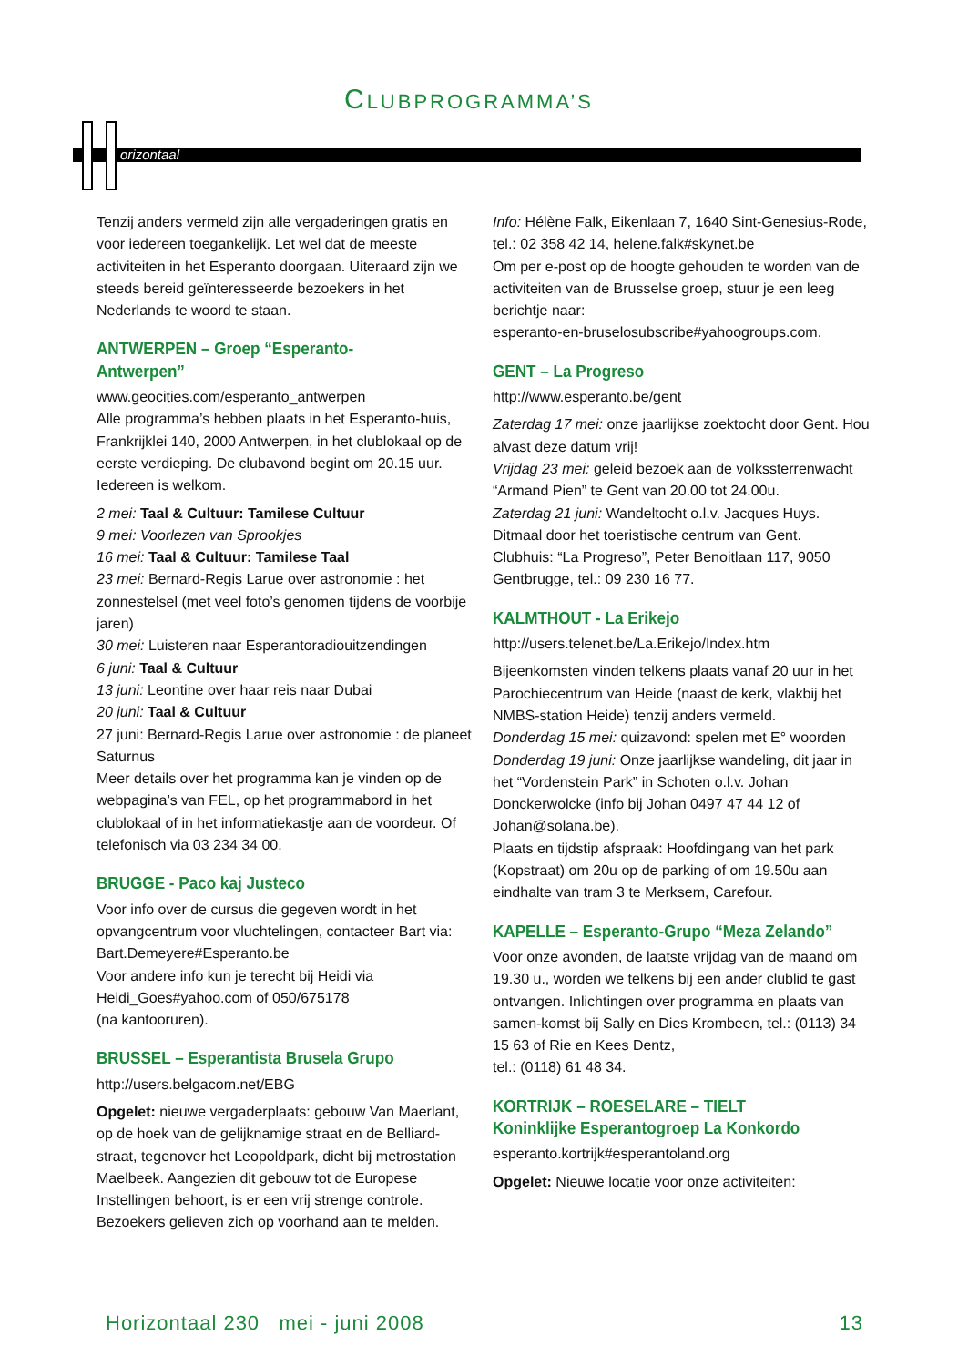CLUBPROGRAMMA’S
orizontaal
Tenzij anders vermeld zijn alle vergaderingen gratis en voor iedereen toegankelijk. Let wel dat de meeste activiteiten in het Esperanto doorgaan. Uiteraard zijn we steeds bereid geïnteresseerde bezoekers in het Nederlands te woord te staan.
ANTWERPEN – Groep “Esperanto-Antwerpen”
www.geocities.com/esperanto_antwerpen
Alle programma’s hebben plaats in het Esperanto-huis, Frankrijklei 140, 2000 Antwerpen, in het clublokaal op de eerste verdieping. De clubavond begint om 20.15 uur. Iedereen is welkom.
2 mei: Taal & Cultuur: Tamilese Cultuur
9 mei: Voorlezen van Sprookjes
16 mei: Taal & Cultuur: Tamilese Taal
23 mei: Bernard-Regis Larue over astronomie : het zonnestelsel (met veel foto’s genomen tijdens de voorbije jaren)
30 mei: Luisteren naar Esperantoradiouitzendingen
6 juni: Taal & Cultuur
13 juni: Leontine over haar reis naar Dubai
20 juni: Taal & Cultuur
27 juni: Bernard-Regis Larue over astronomie : de planeet Saturnus
Meer details over het programma kan je vinden op de webpagina’s van FEL, op het programmabord in het clublokaal of in het informatiekastje aan de voordeur. Of telefonisch via 03 234 34 00.
BRUGGE - Paco kaj Justeco
Voor info over de cursus die gegeven wordt in het opvangcentrum voor vluchtelingen, contacteer Bart via: Bart.Demeyere#Esperanto.be
Voor andere info kun je terecht bij Heidi via Heidi_Goes#yahoo.com of 050/675178
(na kantooruren).
BRUSSEL – Esperantista Brusela Grupo
http://users.belgacom.net/EBG
Opgelet: nieuwe vergaderplaats: gebouw Van Maerlant, op de hoek van de gelijknamige straat en de Belliard-straat, tegenover het Leopoldpark, dicht bij metrostation Maelbeek. Aangezien dit gebouw tot de Europese Instellingen behoort, is er een vrij strenge controle. Bezoekers gelieven zich op voorhand aan te melden.
Info: Hélène Falk, Eikenlaan 7, 1640 Sint-Genesius-Rode, tel.: 02 358 42 14, helene.falk#skynet.be
Om per e-post op de hoogte gehouden te worden van de activiteiten van de Brusselse groep, stuur je een leeg berichtje naar:
esperanto-en-bruselosubscribe#yahoogroups.com.
GENT – La Progreso
http://www.esperanto.be/gent
Zaterdag 17 mei: onze jaarlijkse zoektocht door Gent. Hou alvast deze datum vrij!
Vrijdag 23 mei: geleid bezoek aan de volkssterrenwacht “Armand Pien” te Gent van 20.00 tot 24.00u.
Zaterdag 21 juni: Wandeltocht o.l.v. Jacques Huys. Ditmaal door het toeristische centrum van Gent.
Clubhuis: “La Progreso”, Peter Benoitlaan 117, 9050 Gentbrugge, tel.: 09 230 16 77.
KALMTHOUT - La Erikejo
http://users.telenet.be/La.Erikejo/Index.htm
Bijeenkomsten vinden telkens plaats vanaf 20 uur in het Parochiecentrum van Heide (naast de kerk, vlakbij het NMBS-station Heide) tenzij anders vermeld.
Donderdag 15 mei: quizavond: spelen met E° woorden
Donderdag 19 juni: Onze jaarlijkse wandeling, dit jaar in het “Vordenstein Park” in Schoten o.l.v. Johan Donckerwolcke (info bij Johan 0497 47 44 12 of Johan@solana.be).
Plaats en tijdstip afspraak: Hoofdingang van het park (Kopstraat) om 20u op de parking of om 19.50u aan eindhalte van tram 3 te Merksem, Carefour.
KAPELLE – Esperanto-Grupo “Meza Zelando”
Voor onze avonden, de laatste vrijdag van de maand om 19.30 u., worden we telkens bij een ander clublid te gast ontvangen. Inlichtingen over programma en plaats van samen-komst bij Sally en Dies Krombeen, tel.: (0113) 34 15 63 of Rie en Kees Dentz,
tel.: (0118) 61 48 34.
KORTRIJK – ROESELARE – TIELT
Koninklijke Esperantogroep La Konkordo
esperanto.kortrijk#esperantoland.org
Opgelet: Nieuwe locatie voor onze activiteiten:
Horizontaal 230 mei - juni 2008 13